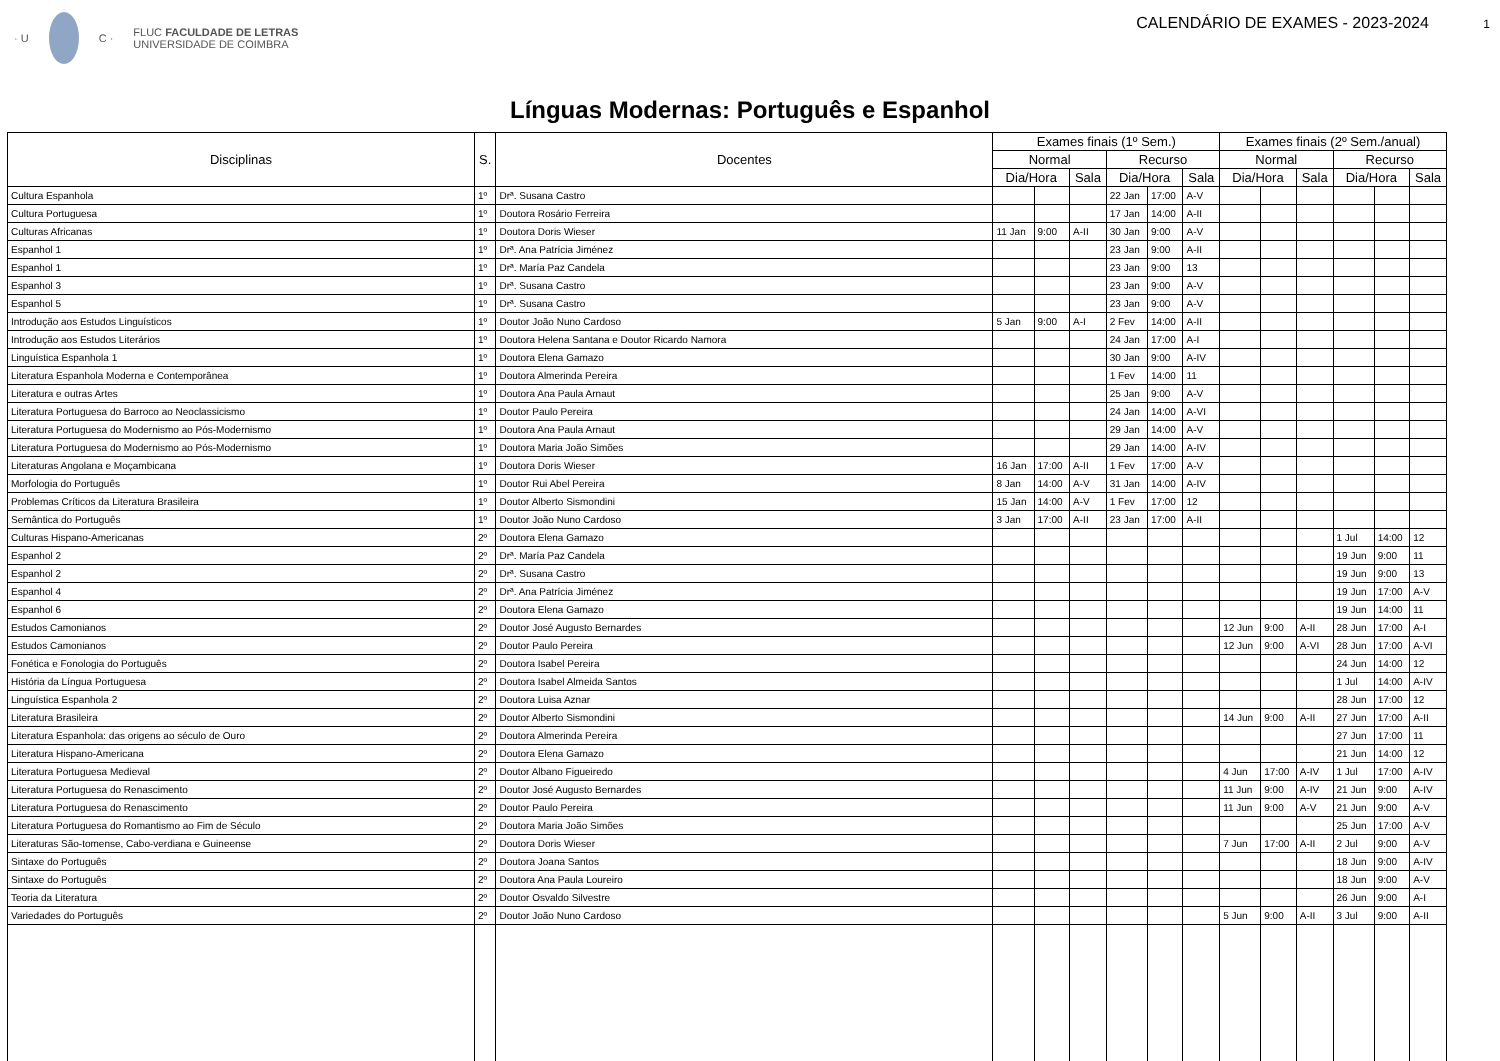· U C · FLUC FACULDADE DE LETRAS
UNIVERSIDADE DE COIMBRA
CALENDÁRIO DE EXAMES - 2023-2024 1
Línguas Modernas: Português e Espanhol
| Disciplinas | S. | Docentes | Exames finais (1º Sem.) | | | | | | Exames finais (2º Sem./anual) | | | | | |
| --- | --- | --- | --- | --- | --- | --- | --- | --- | --- | --- | --- | --- | --- | --- |
| | | | Normal | | | Recurso | | | Normal | | | Recurso | | |
| | | | Dia/Hora | | Sala | Dia/Hora | | Sala | Dia/Hora | | Sala | Dia/Hora | | Sala |
| Cultura Espanhola | 1º | Drª. Susana Castro | | | | 22 Jan | 17:00 | A-V | | | | | | |
| Cultura Portuguesa | 1º | Doutora Rosário Ferreira | | | | 17 Jan | 14:00 | A-II | | | | | | |
| Culturas Africanas | 1º | Doutora Doris Wieser | 11 Jan | 9:00 | A-II | 30 Jan | 9:00 | A-V | | | | | | |
| Espanhol 1 | 1º | Drª. Ana Patrícia Jiménez | | | | 23 Jan | 9:00 | A-II | | | | | | |
| Espanhol 1 | 1º | Drª. María Paz Candela | | | | 23 Jan | 9:00 | 13 | | | | | | |
| Espanhol 3 | 1º | Drª. Susana Castro | | | | 23 Jan | 9:00 | A-V | | | | | | |
| Espanhol 5 | 1º | Drª. Susana Castro | | | | 23 Jan | 9:00 | A-V | | | | | | |
| Introdução aos Estudos Linguísticos | 1º | Doutor João Nuno Cardoso | 5 Jan | 9:00 | A-I | 2 Fev | 14:00 | A-II | | | | | | |
| Introdução aos Estudos Literários | 1º | Doutora Helena Santana e Doutor Ricardo Namora | | | | 24 Jan | 17:00 | A-I | | | | | | |
| Linguística Espanhola 1 | 1º | Doutora Elena Gamazo | | | | 30 Jan | 9:00 | A-IV | | | | | | |
| Literatura Espanhola Moderna e Contemporânea | 1º | Doutora Almerinda Pereira | | | | 1 Fev | 14:00 | 11 | | | | | | |
| Literatura e outras Artes | 1º | Doutora Ana Paula Arnaut | | | | 25 Jan | 9:00 | A-V | | | | | | |
| Literatura Portuguesa do Barroco ao Neoclassicismo | 1º | Doutor Paulo Pereira | | | | 24 Jan | 14:00 | A-VI | | | | | | |
| Literatura Portuguesa do Modernismo ao Pós-Modernismo | 1º | Doutora Ana Paula Arnaut | | | | 29 Jan | 14:00 | A-V | | | | | | |
| Literatura Portuguesa do Modernismo ao Pós-Modernismo | 1º | Doutora Maria João Simões | | | | 29 Jan | 14:00 | A-IV | | | | | | |
| Literaturas Angolana e Moçambicana | 1º | Doutora Doris Wieser | 16 Jan | 17:00 | A-II | 1 Fev | 17:00 | A-V | | | | | | |
| Morfologia do Português | 1º | Doutor Rui Abel Pereira | 8 Jan | 14:00 | A-V | 31 Jan | 14:00 | A-IV | | | | | | |
| Problemas Críticos da Literatura Brasileira | 1º | Doutor Alberto Sismondini | 15 Jan | 14:00 | A-V | 1 Fev | 17:00 | 12 | | | | | | |
| Semântica do Português | 1º | Doutor João Nuno Cardoso | 3 Jan | 17:00 | A-II | 23 Jan | 17:00 | A-II | | | | | | |
| Culturas Hispano-Americanas | 2º | Doutora Elena Gamazo | | | | | | | | | | 1 Jul | 14:00 | 12 |
| Espanhol 2 | 2º | Drª. María Paz Candela | | | | | | | | | | 19 Jun | 9:00 | 11 |
| Espanhol 2 | 2º | Drª. Susana Castro | | | | | | | | | | 19 Jun | 9:00 | 13 |
| Espanhol 4 | 2º | Drª. Ana Patrícia Jiménez | | | | | | | | | | 19 Jun | 17:00 | A-V |
| Espanhol 6 | 2º | Doutora Elena Gamazo | | | | | | | | | | 19 Jun | 14:00 | 11 |
| Estudos Camonianos | 2º | Doutor José Augusto Bernardes | | | | | | | 12 Jun | 9:00 | A-II | 28 Jun | 17:00 | A-I |
| Estudos Camonianos | 2º | Doutor Paulo Pereira | | | | | | | 12 Jun | 9:00 | A-VI | 28 Jun | 17:00 | A-VI |
| Fonética e Fonologia do Português | 2º | Doutora Isabel Pereira | | | | | | | | | | 24 Jun | 14:00 | 12 |
| História da Língua Portuguesa | 2º | Doutora Isabel Almeida Santos | | | | | | | | | | 1 Jul | 14:00 | A-IV |
| Linguística Espanhola 2 | 2º | Doutora Luisa Aznar | | | | | | | | | | 28 Jun | 17:00 | 12 |
| Literatura Brasileira | 2º | Doutor Alberto Sismondini | | | | | | | 14 Jun | 9:00 | A-II | 27 Jun | 17:00 | A-II |
| Literatura Espanhola: das origens ao século de Ouro | 2º | Doutora Almerinda Pereira | | | | | | | | | | 27 Jun | 17:00 | 11 |
| Literatura Hispano-Americana | 2º | Doutora Elena Gamazo | | | | | | | | | | 21 Jun | 14:00 | 12 |
| Literatura Portuguesa Medieval | 2º | Doutor Albano Figueiredo | | | | | | | 4 Jun | 17:00 | A-IV | 1 Jul | 17:00 | A-IV |
| Literatura Portuguesa do Renascimento | 2º | Doutor José Augusto Bernardes | | | | | | | 11 Jun | 9:00 | A-IV | 21 Jun | 9:00 | A-IV |
| Literatura Portuguesa do Renascimento | 2º | Doutor Paulo Pereira | | | | | | | 11 Jun | 9:00 | A-V | 21 Jun | 9:00 | A-V |
| Literatura Portuguesa do Romantismo ao Fim de Século | 2º | Doutora Maria João Simões | | | | | | | | | | 25 Jun | 17:00 | A-V |
| Literaturas São-tomense, Cabo-verdiana e Guineense | 2º | Doutora Doris Wieser | | | | | | | 7 Jun | 17:00 | A-II | 2 Jul | 9:00 | A-V |
| Sintaxe do Português | 2º | Doutora Joana Santos | | | | | | | | | | 18 Jun | 9:00 | A-IV |
| Sintaxe do Português | 2º | Doutora Ana Paula Loureiro | | | | | | | | | | 18 Jun | 9:00 | A-V |
| Teoria da Literatura | 2º | Doutor Osvaldo Silvestre | | | | | | | | | | 26 Jun | 9:00 | A-I |
| Variedades do Português | 2º | Doutor João Nuno Cardoso | | | | | | | 5 Jun | 9:00 | A-II | 3 Jul | 9:00 | A-II |